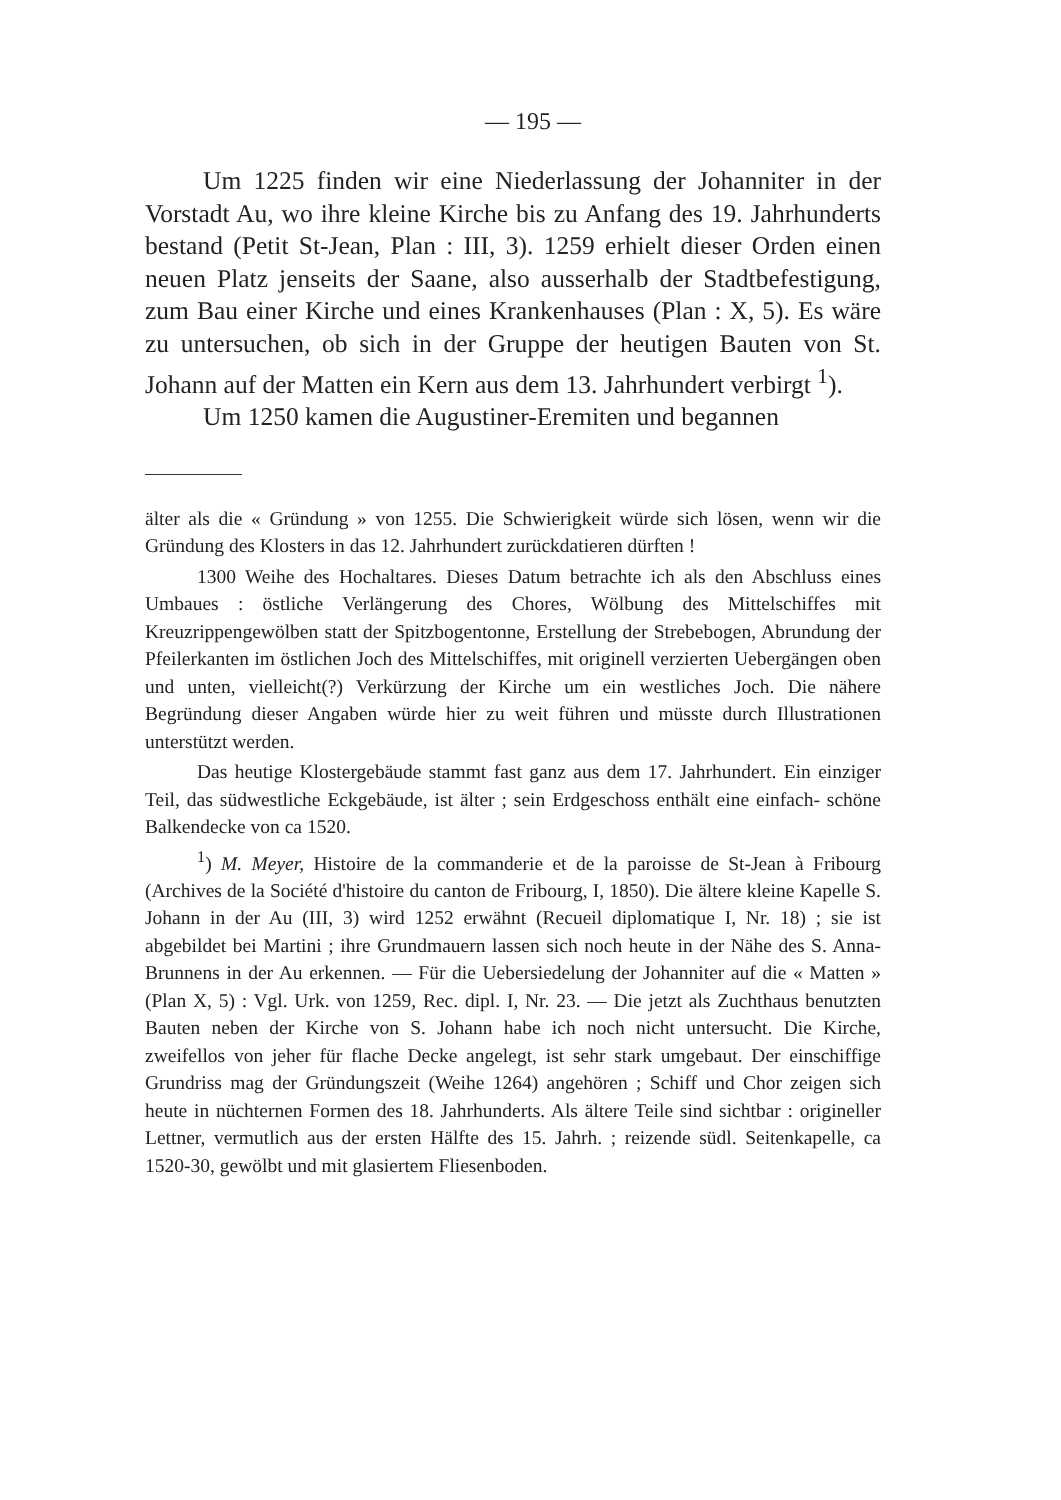— 195 —
Um 1225 finden wir eine Niederlassung der Johanniter in der Vorstadt Au, wo ihre kleine Kirche bis zu Anfang des 19. Jahrhunderts bestand (Petit St-Jean, Plan : III, 3). 1259 erhielt dieser Orden einen neuen Platz jenseits der Saane, also ausserhalb der Stadtbefestigung, zum Bau einer Kirche und eines Krankenhauses (Plan : X, 5). Es wäre zu untersuchen, ob sich in der Gruppe der heutigen Bauten von St. Johann auf der Matten ein Kern aus dem 13. Jahrhundert verbirgt <sup>1</sup>).
Um 1250 kamen die Augustiner-Eremiten und begannen
älter als die « Gründung » von 1255. Die Schwierigkeit würde sich lösen, wenn wir die Gründung des Klosters in das 12. Jahrhundert zurückdatieren dürften !
1300 Weihe des Hochaltares. Dieses Datum betrachte ich als den Abschluss eines Umbaues : östliche Verlängerung des Chores, Wölbung des Mittelschiffes mit Kreuzrippengewölben statt der Spitzbogentonne, Erstellung der Strebebogen, Abrundung der Pfeilerkanten im östlichen Joch des Mittelschiffes, mit originell verzierten Uebergängen oben und unten, vielleicht(?) Verkürzung der Kirche um ein westliches Joch. Die nähere Begründung dieser Angaben würde hier zu weit führen und müsste durch Illustrationen unterstützt werden.
Das heutige Klostergebäude stammt fast ganz aus dem 17. Jahrhundert. Ein einziger Teil, das südwestliche Eckgebäude, ist älter ; sein Erdgeschoss enthält eine einfach- schöne Balkendecke von ca 1520.
<sup>1</sup>) M. Meyer, Histoire de la commanderie et de la paroisse de St-Jean à Fribourg (Archives de la Société d'histoire du canton de Fribourg, I, 1850). Die ältere kleine Kapelle S. Johann in der Au (III, 3) wird 1252 erwähnt (Recueil diplomatique I, Nr. 18) ; sie ist abgebildet bei Martini ; ihre Grundmauern lassen sich noch heute in der Nähe des S. Anna-Brunnens in der Au erkennen. — Für die Uebersiedelung der Johanniter auf die « Matten » (Plan X, 5) : Vgl. Urk. von 1259, Rec. dipl. I, Nr. 23. — Die jetzt als Zuchthaus benutzten Bauten neben der Kirche von S. Johann habe ich noch nicht untersucht. Die Kirche, zweifellos von jeher für flache Decke angelegt, ist sehr stark umgebaut. Der einschiffige Grundriss mag der Gründungszeit (Weihe 1264) angehören ; Schiff und Chor zeigen sich heute in nüchternen Formen des 18. Jahrhunderts. Als ältere Teile sind sichtbar : origineller Lettner, vermutlich aus der ersten Hälfte des 15. Jahrh. ; reizende südl. Seitenkapelle, ca 1520-30, gewölbt und mit glasiertem Fliesenboden.